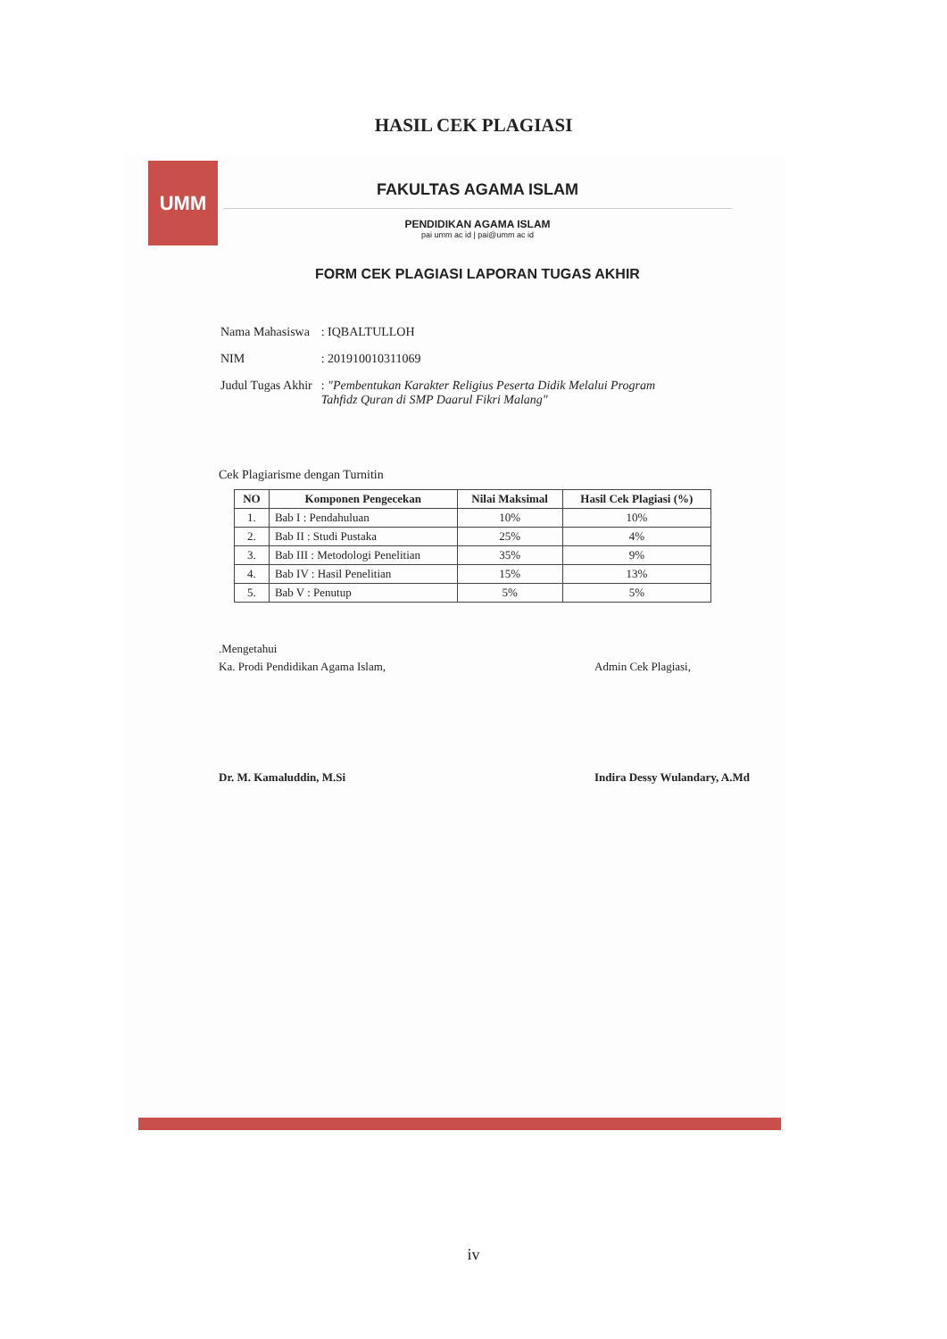HASIL CEK PLAGIASI
UMM
FAKULTAS AGAMA ISLAM
PENDIDIKAN AGAMA ISLAM
pai umm ac id | pai@umm ac id
FORM CEK PLAGIASI LAPORAN TUGAS AKHIR
| Nama Mahasiswa | : IQBALTULLOH |
| NIM | : 201910010311069 |
| Judul Tugas Akhir | : "Pembentukan Karakter Religius Peserta Didik Melalui Program Tahfidz Quran di SMP Daarul Fikri Malang" |
Cek Plagiarisme dengan Turnitin
| NO | Komponen Pengecekan | Nilai Maksimal | Hasil Cek Plagiasi (%) |
| --- | --- | --- | --- |
| 1. | Bab I : Pendahuluan | 10% | 10% |
| 2. | Bab II : Studi Pustaka | 25% | 4% |
| 3. | Bab III : Metodologi Penelitian | 35% | 9% |
| 4. | Bab IV : Hasil Penelitian | 15% | 13% |
| 5. | Bab V : Penutup | 5% | 5% |
.Mengetahui
Ka. Prodi Pendidikan Agama Islam,
Dr. M. Kamaluddin, M.Si
Admin Cek Plagiasi,
Indira Dessy Wulandary, A.Md
iv